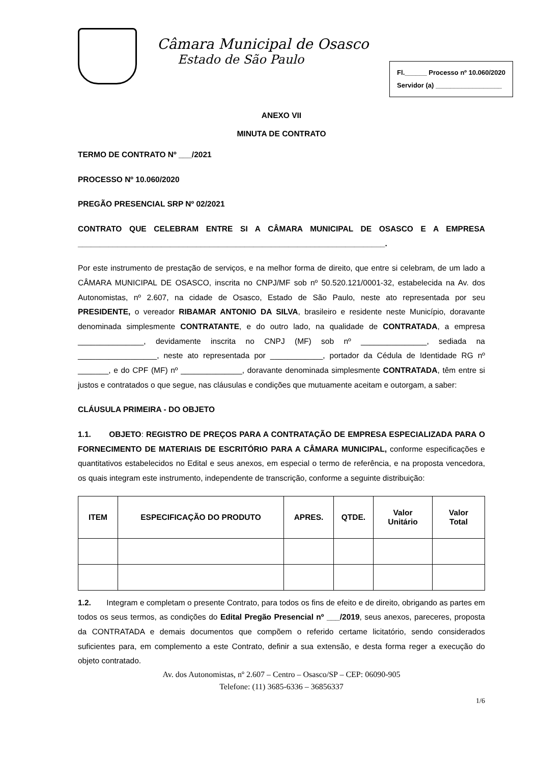Câmara Municipal de Osasco
Estado de São Paulo
Fl.______ Processo nº 10.060/2020
Servidor (a) __________________
ANEXO VII
MINUTA DE CONTRATO
TERMO DE CONTRATO Nº ___/2021
PROCESSO Nº 10.060/2020
PREGÃO PRESENCIAL SRP Nº 02/2021
CONTRATO QUE CELEBRAM ENTRE SI A CÂMARA MUNICIPAL DE OSASCO E A EMPRESA ______________________________________________________________________.
Por este instrumento de prestação de serviços, e na melhor forma de direito, que entre si celebram, de um lado a CÂMARA MUNICIPAL DE OSASCO, inscrita no CNPJ/MF sob nº 50.520.121/0001-32, estabelecida na Av. dos Autonomistas, nº 2.607, na cidade de Osasco, Estado de São Paulo, neste ato representada por seu PRESIDENTE, o vereador RIBAMAR ANTONIO DA SILVA, brasileiro e residente neste Município, doravante denominada simplesmente CONTRATANTE, e do outro lado, na qualidade de CONTRATADA, a empresa _______________, devidamente inscrita no CNPJ (MF) sob nº _______________, sediada na __________________, neste ato representada por ____________, portador da Cédula de Identidade RG nº _______, e do CPF (MF) nº ______________, doravante denominada simplesmente CONTRATADA, têm entre si justos e contratados o que segue, nas cláusulas e condições que mutuamente aceitam e outorgam, a saber:
CLÁUSULA PRIMEIRA - DO OBJETO
1.1. OBJETO: REGISTRO DE PREÇOS PARA A CONTRATAÇÃO DE EMPRESA ESPECIALIZADA PARA O FORNECIMENTO DE MATERIAIS DE ESCRITÓRIO PARA A CÂMARA MUNICIPAL, conforme especificações e quantitativos estabelecidos no Edital e seus anexos, em especial o termo de referência, e na proposta vencedora, os quais integram este instrumento, independente de transcrição, conforme a seguinte distribuição:
| ITEM | ESPECIFICAÇÃO DO PRODUTO | APRES. | QTDE. | Valor Unitário | Valor Total |
| --- | --- | --- | --- | --- | --- |
1.2. Integram e completam o presente Contrato, para todos os fins de efeito e de direito, obrigando as partes em todos os seus termos, as condições do Edital Pregão Presencial nº ___/2019, seus anexos, pareceres, proposta da CONTRATADA e demais documentos que compõem o referido certame licitatório, sendo considerados suficientes para, em complemento a este Contrato, definir a sua extensão, e desta forma reger a execução do objeto contratado.
Av. dos Autonomistas, nº 2.607 – Centro – Osasco/SP – CEP: 06090-905
Telefone: (11) 3685-6336 – 36856337
1/6